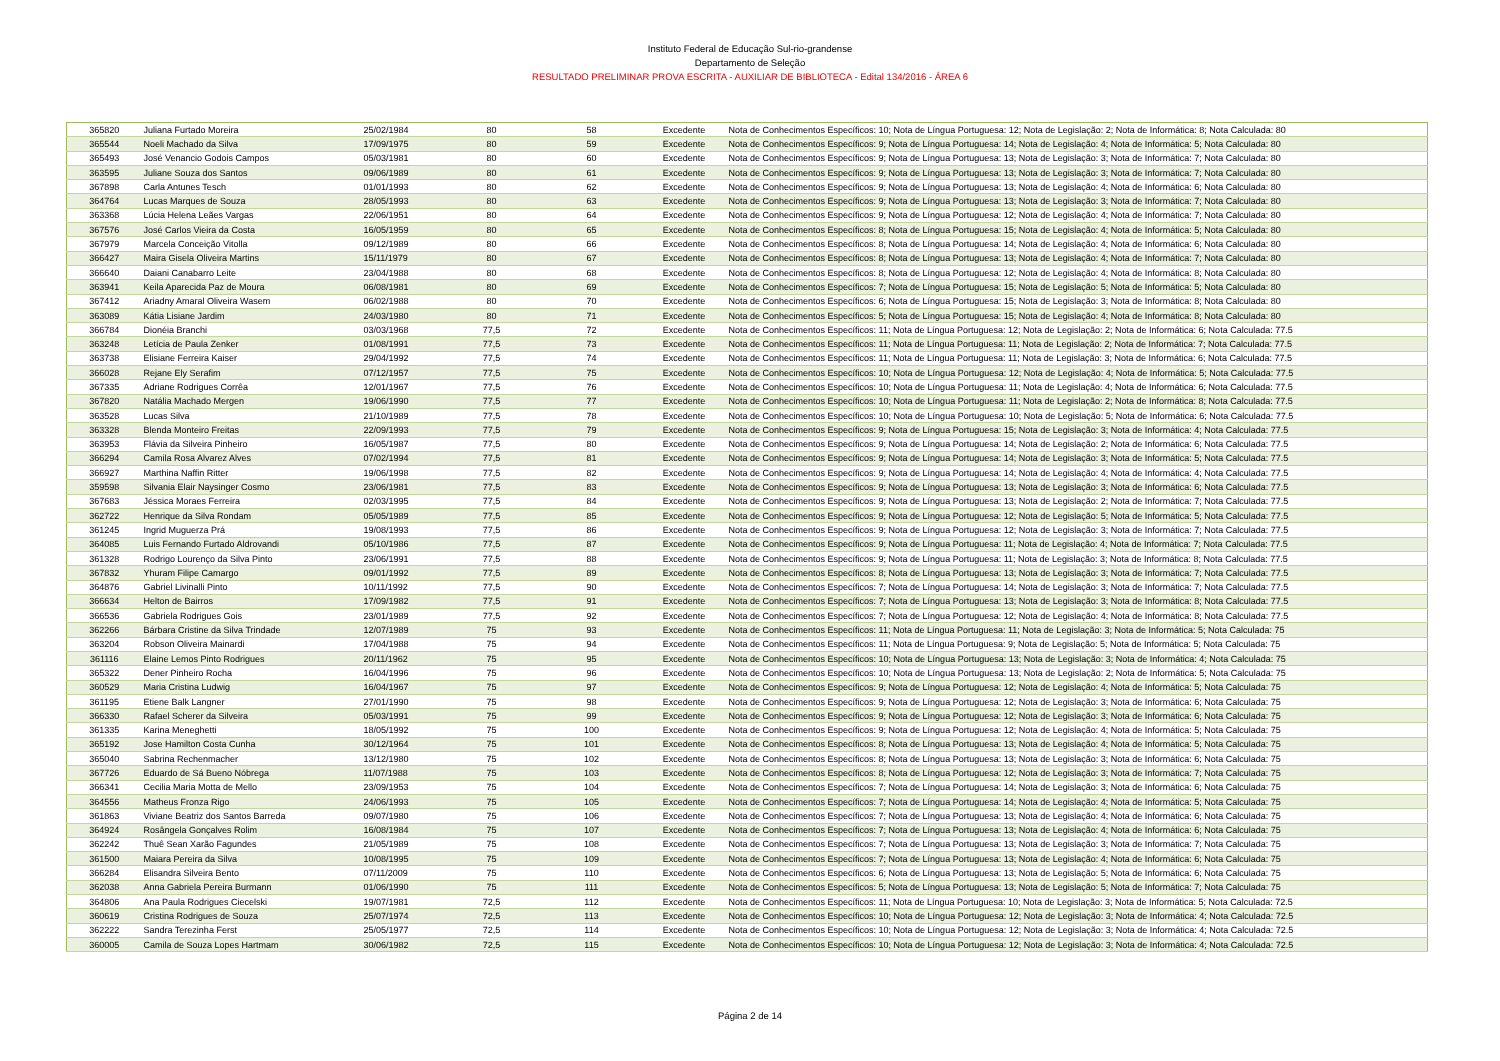Instituto Federal de Educação Sul-rio-grandense
Departamento de Seleção
RESULTADO PRELIMINAR PROVA ESCRITA - AUXILIAR DE BIBLIOTECA - Edital 134/2016 - ÁREA 6
| 365820 | Juliana Furtado Moreira | 25/02/1984 | 80 | 58 | Excedente | Nota de Conhecimentos Específicos: 10; Nota de Língua Portuguesa: 12; Nota de Legislação: 2; Nota de Informática: 8; Nota Calculada: 80 |
| 365544 | Noeli Machado da Silva | 17/09/1975 | 80 | 59 | Excedente | Nota de Conhecimentos Específicos: 9; Nota de Língua Portuguesa: 14; Nota de Legislação: 4; Nota de Informática: 5; Nota Calculada: 80 |
| 365493 | José Venancio Godois Campos | 05/03/1981 | 80 | 60 | Excedente | Nota de Conhecimentos Específicos: 9; Nota de Língua Portuguesa: 13; Nota de Legislação: 3; Nota de Informática: 7; Nota Calculada: 80 |
| 363595 | Juliane Souza dos Santos | 09/06/1989 | 80 | 61 | Excedente | Nota de Conhecimentos Específicos: 9; Nota de Língua Portuguesa: 13; Nota de Legislação: 3; Nota de Informática: 7; Nota Calculada: 80 |
| 367898 | Carla Antunes Tesch | 01/01/1993 | 80 | 62 | Excedente | Nota de Conhecimentos Específicos: 9; Nota de Língua Portuguesa: 13; Nota de Legislação: 4; Nota de Informática: 6; Nota Calculada: 80 |
| 364764 | Lucas Marques de Souza | 28/05/1993 | 80 | 63 | Excedente | Nota de Conhecimentos Específicos: 9; Nota de Língua Portuguesa: 13; Nota de Legislação: 3; Nota de Informática: 7; Nota Calculada: 80 |
| 363368 | Lúcia Helena Leães Vargas | 22/06/1951 | 80 | 64 | Excedente | Nota de Conhecimentos Específicos: 9; Nota de Língua Portuguesa: 12; Nota de Legislação: 4; Nota de Informática: 7; Nota Calculada: 80 |
| 367576 | José Carlos Vieira da Costa | 16/05/1959 | 80 | 65 | Excedente | Nota de Conhecimentos Específicos: 8; Nota de Língua Portuguesa: 15; Nota de Legislação: 4; Nota de Informática: 5; Nota Calculada: 80 |
| 367979 | Marcela Conceição Vitolla | 09/12/1989 | 80 | 66 | Excedente | Nota de Conhecimentos Específicos: 8; Nota de Língua Portuguesa: 14; Nota de Legislação: 4; Nota de Informática: 6; Nota Calculada: 80 |
| 366427 | Maira Gisela Oliveira Martins | 15/11/1979 | 80 | 67 | Excedente | Nota de Conhecimentos Específicos: 8; Nota de Língua Portuguesa: 13; Nota de Legislação: 4; Nota de Informática: 7; Nota Calculada: 80 |
| 366640 | Daiani Canabarro Leite | 23/04/1988 | 80 | 68 | Excedente | Nota de Conhecimentos Específicos: 8; Nota de Língua Portuguesa: 12; Nota de Legislação: 4; Nota de Informática: 8; Nota Calculada: 80 |
| 363941 | Keila Aparecida Paz de Moura | 06/08/1981 | 80 | 69 | Excedente | Nota de Conhecimentos Específicos: 7; Nota de Língua Portuguesa: 15; Nota de Legislação: 5; Nota de Informática: 5; Nota Calculada: 80 |
| 367412 | Ariadny Amaral Oliveira Wasem | 06/02/1988 | 80 | 70 | Excedente | Nota de Conhecimentos Específicos: 6; Nota de Língua Portuguesa: 15; Nota de Legislação: 3; Nota de Informática: 8; Nota Calculada: 80 |
| 363089 | Kátia Lisiane Jardim | 24/03/1980 | 80 | 71 | Excedente | Nota de Conhecimentos Específicos: 5; Nota de Língua Portuguesa: 15; Nota de Legislação: 4; Nota de Informática: 8; Nota Calculada: 80 |
| 366784 | Dionéia Branchi | 03/03/1968 | 77,5 | 72 | Excedente | Nota de Conhecimentos Específicos: 11; Nota de Língua Portuguesa: 12; Nota de Legislação: 2; Nota de Informática: 6; Nota Calculada: 77.5 |
| 363248 | Letícia de Paula Zenker | 01/08/1991 | 77,5 | 73 | Excedente | Nota de Conhecimentos Específicos: 11; Nota de Língua Portuguesa: 11; Nota de Legislação: 2; Nota de Informática: 7; Nota Calculada: 77.5 |
| 363738 | Elisiane Ferreira Kaiser | 29/04/1992 | 77,5 | 74 | Excedente | Nota de Conhecimentos Específicos: 11; Nota de Língua Portuguesa: 11; Nota de Legislação: 3; Nota de Informática: 6; Nota Calculada: 77.5 |
| 366028 | Rejane Ely Serafim | 07/12/1957 | 77,5 | 75 | Excedente | Nota de Conhecimentos Específicos: 10; Nota de Língua Portuguesa: 12; Nota de Legislação: 4; Nota de Informática: 5; Nota Calculada: 77.5 |
| 367335 | Adriane Rodrigues Corrêa | 12/01/1967 | 77,5 | 76 | Excedente | Nota de Conhecimentos Específicos: 10; Nota de Língua Portuguesa: 11; Nota de Legislação: 4; Nota de Informática: 6; Nota Calculada: 77.5 |
| 367820 | Natália Machado Mergen | 19/06/1990 | 77,5 | 77 | Excedente | Nota de Conhecimentos Específicos: 10; Nota de Língua Portuguesa: 11; Nota de Legislação: 2; Nota de Informática: 8; Nota Calculada: 77.5 |
| 363528 | Lucas Silva | 21/10/1989 | 77,5 | 78 | Excedente | Nota de Conhecimentos Específicos: 10; Nota de Língua Portuguesa: 10; Nota de Legislação: 5; Nota de Informática: 6; Nota Calculada: 77.5 |
| 363328 | Blenda Monteiro Freitas | 22/09/1993 | 77,5 | 79 | Excedente | Nota de Conhecimentos Específicos: 9; Nota de Língua Portuguesa: 15; Nota de Legislação: 3; Nota de Informática: 4; Nota Calculada: 77.5 |
| 363953 | Flávia da Silveira Pinheiro | 16/05/1987 | 77,5 | 80 | Excedente | Nota de Conhecimentos Específicos: 9; Nota de Língua Portuguesa: 14; Nota de Legislação: 2; Nota de Informática: 6; Nota Calculada: 77.5 |
| 366294 | Camila Rosa Alvarez Alves | 07/02/1994 | 77,5 | 81 | Excedente | Nota de Conhecimentos Específicos: 9; Nota de Língua Portuguesa: 14; Nota de Legislação: 3; Nota de Informática: 5; Nota Calculada: 77.5 |
| 366927 | Marthina Naffin Ritter | 19/06/1998 | 77,5 | 82 | Excedente | Nota de Conhecimentos Específicos: 9; Nota de Língua Portuguesa: 14; Nota de Legislação: 4; Nota de Informática: 4; Nota Calculada: 77.5 |
| 359598 | Silvania Elair Naysinger Cosmo | 23/06/1981 | 77,5 | 83 | Excedente | Nota de Conhecimentos Específicos: 9; Nota de Língua Portuguesa: 13; Nota de Legislação: 3; Nota de Informática: 6; Nota Calculada: 77.5 |
| 367683 | Jéssica Moraes Ferreira | 02/03/1995 | 77,5 | 84 | Excedente | Nota de Conhecimentos Específicos: 9; Nota de Língua Portuguesa: 13; Nota de Legislação: 2; Nota de Informática: 7; Nota Calculada: 77.5 |
| 362722 | Henrique da Silva Rondam | 05/05/1989 | 77,5 | 85 | Excedente | Nota de Conhecimentos Específicos: 9; Nota de Língua Portuguesa: 12; Nota de Legislação: 5; Nota de Informática: 5; Nota Calculada: 77.5 |
| 361245 | Ingrid Muguerza Prá | 19/08/1993 | 77,5 | 86 | Excedente | Nota de Conhecimentos Específicos: 9; Nota de Língua Portuguesa: 12; Nota de Legislação: 3; Nota de Informática: 7; Nota Calculada: 77.5 |
| 364085 | Luis Fernando Furtado Aldrovandi | 05/10/1986 | 77,5 | 87 | Excedente | Nota de Conhecimentos Específicos: 9; Nota de Língua Portuguesa: 11; Nota de Legislação: 4; Nota de Informática: 7; Nota Calculada: 77.5 |
| 361328 | Rodrigo Lourenço da Silva Pinto | 23/06/1991 | 77,5 | 88 | Excedente | Nota de Conhecimentos Específicos: 9; Nota de Língua Portuguesa: 11; Nota de Legislação: 3; Nota de Informática: 8; Nota Calculada: 77.5 |
| 367832 | Yhuram Filipe Camargo | 09/01/1992 | 77,5 | 89 | Excedente | Nota de Conhecimentos Específicos: 8; Nota de Língua Portuguesa: 13; Nota de Legislação: 3; Nota de Informática: 7; Nota Calculada: 77.5 |
| 364876 | Gabriel Livinalli Pinto | 10/11/1992 | 77,5 | 90 | Excedente | Nota de Conhecimentos Específicos: 7; Nota de Língua Portuguesa: 14; Nota de Legislação: 3; Nota de Informática: 7; Nota Calculada: 77.5 |
| 366634 | Helton de Bairros | 17/09/1982 | 77,5 | 91 | Excedente | Nota de Conhecimentos Específicos: 7; Nota de Língua Portuguesa: 13; Nota de Legislação: 3; Nota de Informática: 8; Nota Calculada: 77.5 |
| 366536 | Gabriela Rodrigues Gois | 23/01/1989 | 77,5 | 92 | Excedente | Nota de Conhecimentos Específicos: 7; Nota de Língua Portuguesa: 12; Nota de Legislação: 4; Nota de Informática: 8; Nota Calculada: 77.5 |
| 362266 | Bárbara Cristine da Silva Trindade | 12/07/1989 | 75 | 93 | Excedente | Nota de Conhecimentos Específicos: 11; Nota de Língua Portuguesa: 11; Nota de Legislação: 3; Nota de Informática: 5; Nota Calculada: 75 |
| 363204 | Robson Oliveira Mainardi | 17/04/1988 | 75 | 94 | Excedente | Nota de Conhecimentos Específicos: 11; Nota de Língua Portuguesa: 9; Nota de Legislação: 5; Nota de Informática: 5; Nota Calculada: 75 |
| 361116 | Elaine Lemos Pinto Rodrigues | 20/11/1962 | 75 | 95 | Excedente | Nota de Conhecimentos Específicos: 10; Nota de Língua Portuguesa: 13; Nota de Legislação: 3; Nota de Informática: 4; Nota Calculada: 75 |
| 365322 | Dener Pinheiro Rocha | 16/04/1996 | 75 | 96 | Excedente | Nota de Conhecimentos Específicos: 10; Nota de Língua Portuguesa: 13; Nota de Legislação: 2; Nota de Informática: 5; Nota Calculada: 75 |
| 360529 | Maria Cristina Ludwig | 16/04/1967 | 75 | 97 | Excedente | Nota de Conhecimentos Específicos: 9; Nota de Língua Portuguesa: 12; Nota de Legislação: 4; Nota de Informática: 5; Nota Calculada: 75 |
| 361195 | Etiene Balk Langner | 27/01/1990 | 75 | 98 | Excedente | Nota de Conhecimentos Específicos: 9; Nota de Língua Portuguesa: 12; Nota de Legislação: 3; Nota de Informática: 6; Nota Calculada: 75 |
| 366330 | Rafael Scherer da Silveira | 05/03/1991 | 75 | 99 | Excedente | Nota de Conhecimentos Específicos: 9; Nota de Língua Portuguesa: 12; Nota de Legislação: 3; Nota de Informática: 6; Nota Calculada: 75 |
| 361335 | Karina Meneghetti | 18/05/1992 | 75 | 100 | Excedente | Nota de Conhecimentos Específicos: 9; Nota de Língua Portuguesa: 12; Nota de Legislação: 4; Nota de Informática: 5; Nota Calculada: 75 |
| 365192 | Jose Hamilton Costa Cunha | 30/12/1964 | 75 | 101 | Excedente | Nota de Conhecimentos Específicos: 8; Nota de Língua Portuguesa: 13; Nota de Legislação: 4; Nota de Informática: 5; Nota Calculada: 75 |
| 365040 | Sabrina Rechenmacher | 13/12/1980 | 75 | 102 | Excedente | Nota de Conhecimentos Específicos: 8; Nota de Língua Portuguesa: 13; Nota de Legislação: 3; Nota de Informática: 6; Nota Calculada: 75 |
| 367726 | Eduardo de Sá Bueno Nóbrega | 11/07/1988 | 75 | 103 | Excedente | Nota de Conhecimentos Específicos: 8; Nota de Língua Portuguesa: 12; Nota de Legislação: 3; Nota de Informática: 7; Nota Calculada: 75 |
| 366341 | Cecilia Maria Motta de Mello | 23/09/1953 | 75 | 104 | Excedente | Nota de Conhecimentos Específicos: 7; Nota de Língua Portuguesa: 14; Nota de Legislação: 3; Nota de Informática: 6; Nota Calculada: 75 |
| 364556 | Matheus Fronza Rigo | 24/06/1993 | 75 | 105 | Excedente | Nota de Conhecimentos Específicos: 7; Nota de Língua Portuguesa: 14; Nota de Legislação: 4; Nota de Informática: 5; Nota Calculada: 75 |
| 361863 | Viviane Beatriz dos Santos Barreda | 09/07/1980 | 75 | 106 | Excedente | Nota de Conhecimentos Específicos: 7; Nota de Língua Portuguesa: 13; Nota de Legislação: 4; Nota de Informática: 6; Nota Calculada: 75 |
| 364924 | Rosângela Gonçalves Rolim | 16/08/1984 | 75 | 107 | Excedente | Nota de Conhecimentos Específicos: 7; Nota de Língua Portuguesa: 13; Nota de Legislação: 4; Nota de Informática: 6; Nota Calculada: 75 |
| 362242 | Thuê Sean Xarão Fagundes | 21/05/1989 | 75 | 108 | Excedente | Nota de Conhecimentos Específicos: 7; Nota de Língua Portuguesa: 13; Nota de Legislação: 3; Nota de Informática: 7; Nota Calculada: 75 |
| 361500 | Maiara Pereira da Silva | 10/08/1995 | 75 | 109 | Excedente | Nota de Conhecimentos Específicos: 7; Nota de Língua Portuguesa: 13; Nota de Legislação: 4; Nota de Informática: 6; Nota Calculada: 75 |
| 366284 | Elisandra Silveira Bento | 07/11/2009 | 75 | 110 | Excedente | Nota de Conhecimentos Específicos: 6; Nota de Língua Portuguesa: 13; Nota de Legislação: 5; Nota de Informática: 6; Nota Calculada: 75 |
| 362038 | Anna Gabriela Pereira Burmann | 01/06/1990 | 75 | 111 | Excedente | Nota de Conhecimentos Específicos: 5; Nota de Língua Portuguesa: 13; Nota de Legislação: 5; Nota de Informática: 7; Nota Calculada: 75 |
| 364806 | Ana Paula Rodrigues Ciecelski | 19/07/1981 | 72,5 | 112 | Excedente | Nota de Conhecimentos Específicos: 11; Nota de Língua Portuguesa: 10; Nota de Legislação: 3; Nota de Informática: 5; Nota Calculada: 72.5 |
| 360619 | Cristina Rodrigues de Souza | 25/07/1974 | 72,5 | 113 | Excedente | Nota de Conhecimentos Específicos: 10; Nota de Língua Portuguesa: 12; Nota de Legislação: 3; Nota de Informática: 4; Nota Calculada: 72.5 |
| 362222 | Sandra Terezinha Ferst | 25/05/1977 | 72,5 | 114 | Excedente | Nota de Conhecimentos Específicos: 10; Nota de Língua Portuguesa: 12; Nota de Legislação: 3; Nota de Informática: 4; Nota Calculada: 72.5 |
| 360005 | Camila de Souza Lopes Hartmam | 30/06/1982 | 72,5 | 115 | Excedente | Nota de Conhecimentos Específicos: 10; Nota de Língua Portuguesa: 12; Nota de Legislação: 3; Nota de Informática: 4; Nota Calculada: 72.5 |
Página 2 de 14